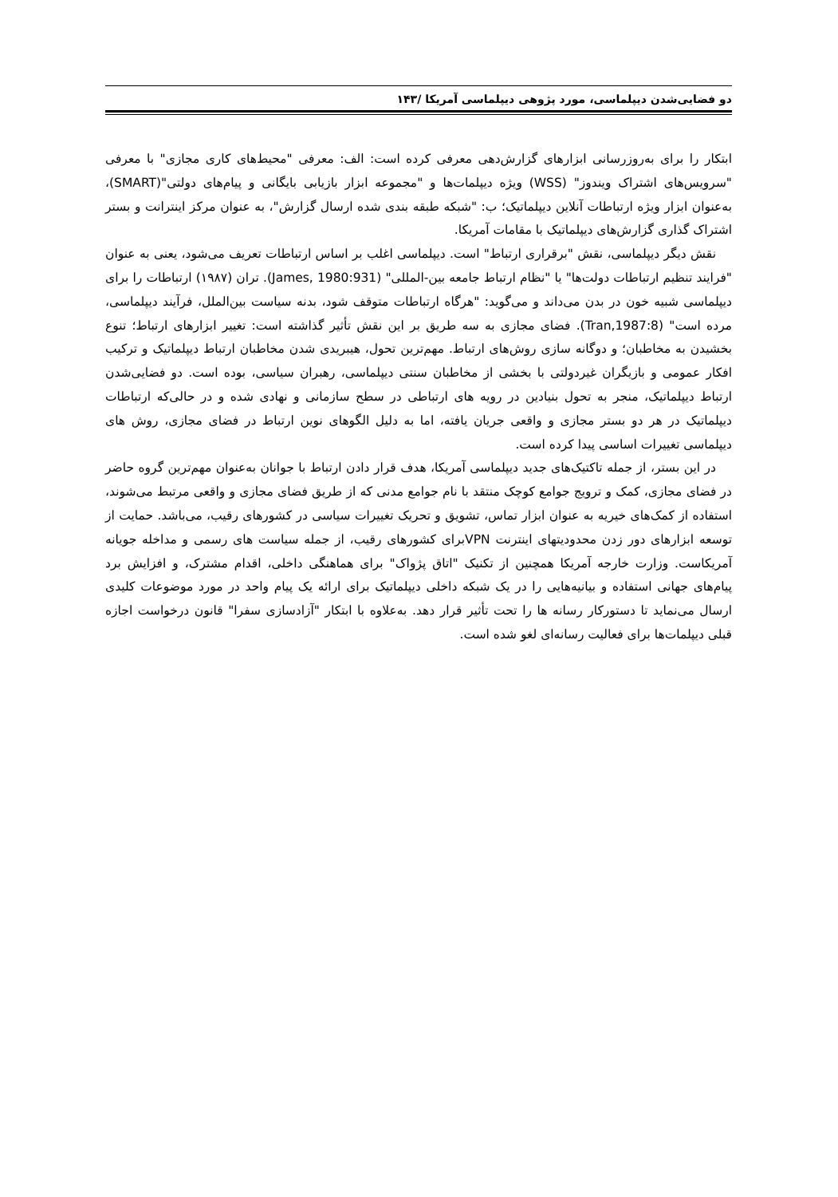دو فضایی‌شدن دیپلماسی، مورد پژوهی دیپلماسی آمریکا /۱۴۳
ابتکار را برای به‌روزرسانی ابزارهای گزارش‌دهی معرفی کرده است: الف: معرفی "محیط‌های کاری مجازی" با معرفی "سرویس‌های اشتراک ویندوز" (WSS) ویژه دیپلمات‌ها و "مجموعه ابزار بازیابی بایگانی و پیام‌های دولتی"(SMART)، به‌عنوان ابزار ویژه ارتباطات آنلاین دیپلماتیک؛ ب: "شبکه طبقه بندی شده ارسال گزارش"، به عنوان مرکز اینترانت و بستر اشتراک گذاری گزارش‌های دیپلماتیک با مقامات آمریکا.
نقش دیگر دیپلماسی، نقش "برقراری ارتباط" است. دیپلماسی اغلب بر اساس ارتباطات تعریف می‌شود، یعنی به عنوان "فرایند تنظیم ارتباطات دولت‌ها" یا "نظام ارتباط جامعه بین-المللی" (James, 1980:931). تران (۱۹۸۷) ارتباطات را برای دیپلماسی شبیه خون در بدن می‌داند و می‌گوید: "هرگاه ارتباطات متوقف شود، بدنه سیاست بین‌الملل، فرآیند دیپلماسی، مرده است" (Tran,1987:8). فضای مجازی به سه طریق بر این نقش تأثیر گذاشته است: تغییر ابزارهای ارتباط؛ تنوع بخشیدن به مخاطبان؛ و دوگانه سازی روش‌های ارتباط. مهم‌ترین تحول، هیبریدی شدن مخاطبان ارتباط دیپلماتیک و ترکیب افکار عمومی و بازیگران غیردولتی با بخشی از مخاطبان سنتی دیپلماسی، رهبران سیاسی، بوده است. دو فضایی‌شدن ارتباط دیپلماتیک، منجر به تحول بنیادین در رویه های ارتباطی در سطح سازمانی و نهادی شده و در حالی‌که ارتباطات دیپلماتیک در هر دو بستر مجازی و واقعی جریان یافته، اما به دلیل الگوهای نوین ارتباط در فضای مجازی، روش های دیپلماسی تغییرات اساسی پیدا کرده است.
در این بستر، از جمله تاکتیک‌های جدید دیپلماسی آمریکا، هدف قرار دادن ارتباط با جوانان به‌عنوان مهم‌ترین گروه حاضر در فضای مجازی، کمک و ترویج جوامع کوچک منتقد با نام جوامع مدنی که از طریق فضای مجازی و واقعی مرتبط می‌شوند، استفاده از کمک‌های خیریه به عنوان ابزار تماس، تشویق و تحریک تغییرات سیاسی در کشورهای رقیب، می‌باشد. حمایت از توسعه ابزارهای دور زدن محدودیتهای اینترنت VPNبرای کشورهای رقیب، از جمله سیاست های رسمی و مداخله جویانه آمریکاست. وزارت خارجه آمریکا همچنین از تکنیک "اتاق پژواک" برای هماهنگی داخلی، اقدام مشترک، و افزایش برد پیام‌های جهانی استفاده و بیانیه‌هایی را در یک شبکه داخلی دیپلماتیک برای ارائه یک پیام واحد در مورد موضوعات کلیدی ارسال می‌نماید تا دستورکار رسانه ها را تحت تأثیر قرار دهد. به‌علاوه با ابتکار "آزادسازی سفرا" قانون درخواست اجازه قبلی دیپلمات‌ها برای فعالیت رسانه‌ای لغو شده است.